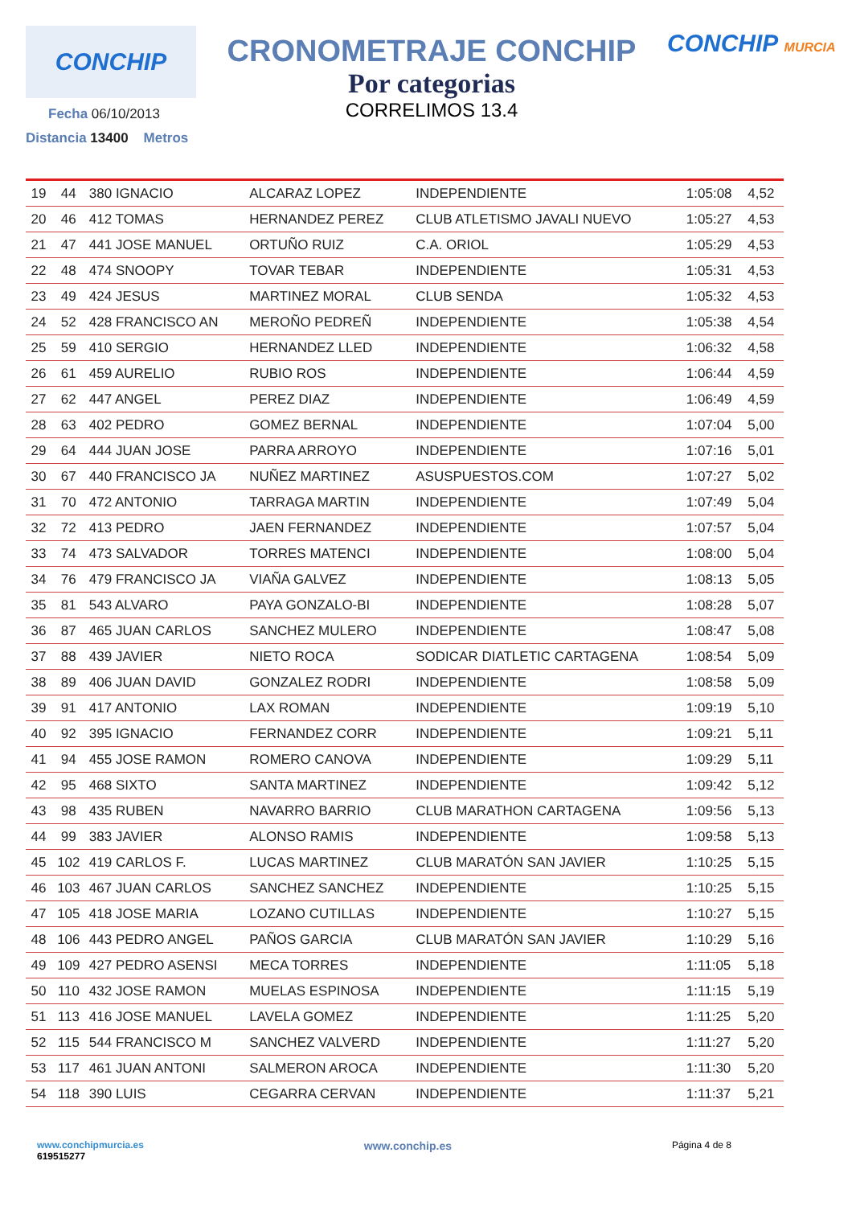CONCHIP
Fecha 06/10/2013
Distancia 13400 Metros
CRONOMETRAJE CONCHIP
Por categorias
CORRELIMOS 13.4
CONCHIP MURCIA
| 19 | 44 | 380 IGNACIO | ALCARAZ LOPEZ | INDEPENDIENTE | 1:05:08 | 4,52 |
| 20 | 46 | 412 TOMAS | HERNANDEZ PEREZ | CLUB ATLETISMO JAVALI NUEVO | 1:05:27 | 4,53 |
| 21 | 47 | 441 JOSE MANUEL | ORTUÑO RUIZ | C.A. ORIOL | 1:05:29 | 4,53 |
| 22 | 48 | 474 SNOOPY | TOVAR TEBAR | INDEPENDIENTE | 1:05:31 | 4,53 |
| 23 | 49 | 424 JESUS | MARTINEZ MORAL | CLUB SENDA | 1:05:32 | 4,53 |
| 24 | 52 | 428 FRANCISCO AN | MEROÑO PEDREÑ | INDEPENDIENTE | 1:05:38 | 4,54 |
| 25 | 59 | 410 SERGIO | HERNANDEZ LLED | INDEPENDIENTE | 1:06:32 | 4,58 |
| 26 | 61 | 459 AURELIO | RUBIO ROS | INDEPENDIENTE | 1:06:44 | 4,59 |
| 27 | 62 | 447 ANGEL | PEREZ DIAZ | INDEPENDIENTE | 1:06:49 | 4,59 |
| 28 | 63 | 402 PEDRO | GOMEZ BERNAL | INDEPENDIENTE | 1:07:04 | 5,00 |
| 29 | 64 | 444 JUAN JOSE | PARRA ARROYO | INDEPENDIENTE | 1:07:16 | 5,01 |
| 30 | 67 | 440 FRANCISCO JA | NUÑEZ MARTINEZ | ASUSPUESTOS.COM | 1:07:27 | 5,02 |
| 31 | 70 | 472 ANTONIO | TARRAGA MARTIN | INDEPENDIENTE | 1:07:49 | 5,04 |
| 32 | 72 | 413 PEDRO | JAEN FERNANDEZ | INDEPENDIENTE | 1:07:57 | 5,04 |
| 33 | 74 | 473 SALVADOR | TORRES MATENCI | INDEPENDIENTE | 1:08:00 | 5,04 |
| 34 | 76 | 479 FRANCISCO JA | VIAÑA GALVEZ | INDEPENDIENTE | 1:08:13 | 5,05 |
| 35 | 81 | 543 ALVARO | PAYA GONZALO-BI | INDEPENDIENTE | 1:08:28 | 5,07 |
| 36 | 87 | 465 JUAN CARLOS | SANCHEZ MULERO | INDEPENDIENTE | 1:08:47 | 5,08 |
| 37 | 88 | 439 JAVIER | NIETO ROCA | SODICAR DIATLETIC CARTAGENA | 1:08:54 | 5,09 |
| 38 | 89 | 406 JUAN DAVID | GONZALEZ RODRI | INDEPENDIENTE | 1:08:58 | 5,09 |
| 39 | 91 | 417 ANTONIO | LAX ROMAN | INDEPENDIENTE | 1:09:19 | 5,10 |
| 40 | 92 | 395 IGNACIO | FERNANDEZ CORR | INDEPENDIENTE | 1:09:21 | 5,11 |
| 41 | 94 | 455 JOSE RAMON | ROMERO CANOVA | INDEPENDIENTE | 1:09:29 | 5,11 |
| 42 | 95 | 468 SIXTO | SANTA MARTINEZ | INDEPENDIENTE | 1:09:42 | 5,12 |
| 43 | 98 | 435 RUBEN | NAVARRO BARRIO | CLUB MARATHON CARTAGENA | 1:09:56 | 5,13 |
| 44 | 99 | 383 JAVIER | ALONSO RAMIS | INDEPENDIENTE | 1:09:58 | 5,13 |
| 45 | 102 | 419 CARLOS F. | LUCAS MARTINEZ | CLUB MARATÓN SAN JAVIER | 1:10:25 | 5,15 |
| 46 | 103 | 467 JUAN CARLOS | SANCHEZ SANCHEZ | INDEPENDIENTE | 1:10:25 | 5,15 |
| 47 | 105 | 418 JOSE MARIA | LOZANO CUTILLAS | INDEPENDIENTE | 1:10:27 | 5,15 |
| 48 | 106 | 443 PEDRO ANGEL | PAÑOS GARCIA | CLUB MARATÓN SAN JAVIER | 1:10:29 | 5,16 |
| 49 | 109 | 427 PEDRO ASENSI | MECA TORRES | INDEPENDIENTE | 1:11:05 | 5,18 |
| 50 | 110 | 432 JOSE RAMON | MUELAS ESPINOSA | INDEPENDIENTE | 1:11:15 | 5,19 |
| 51 | 113 | 416 JOSE MANUEL | LAVELA GOMEZ | INDEPENDIENTE | 1:11:25 | 5,20 |
| 52 | 115 | 544 FRANCISCO M | SANCHEZ VALVERD | INDEPENDIENTE | 1:11:27 | 5,20 |
| 53 | 117 | 461 JUAN ANTONI | SALMERON AROCA | INDEPENDIENTE | 1:11:30 | 5,20 |
| 54 | 118 | 390 LUIS | CEGARRA CERVAN | INDEPENDIENTE | 1:11:37 | 5,21 |
www.conchipmurcia.es
619515277
www.conchip.es
Página 4 de 8